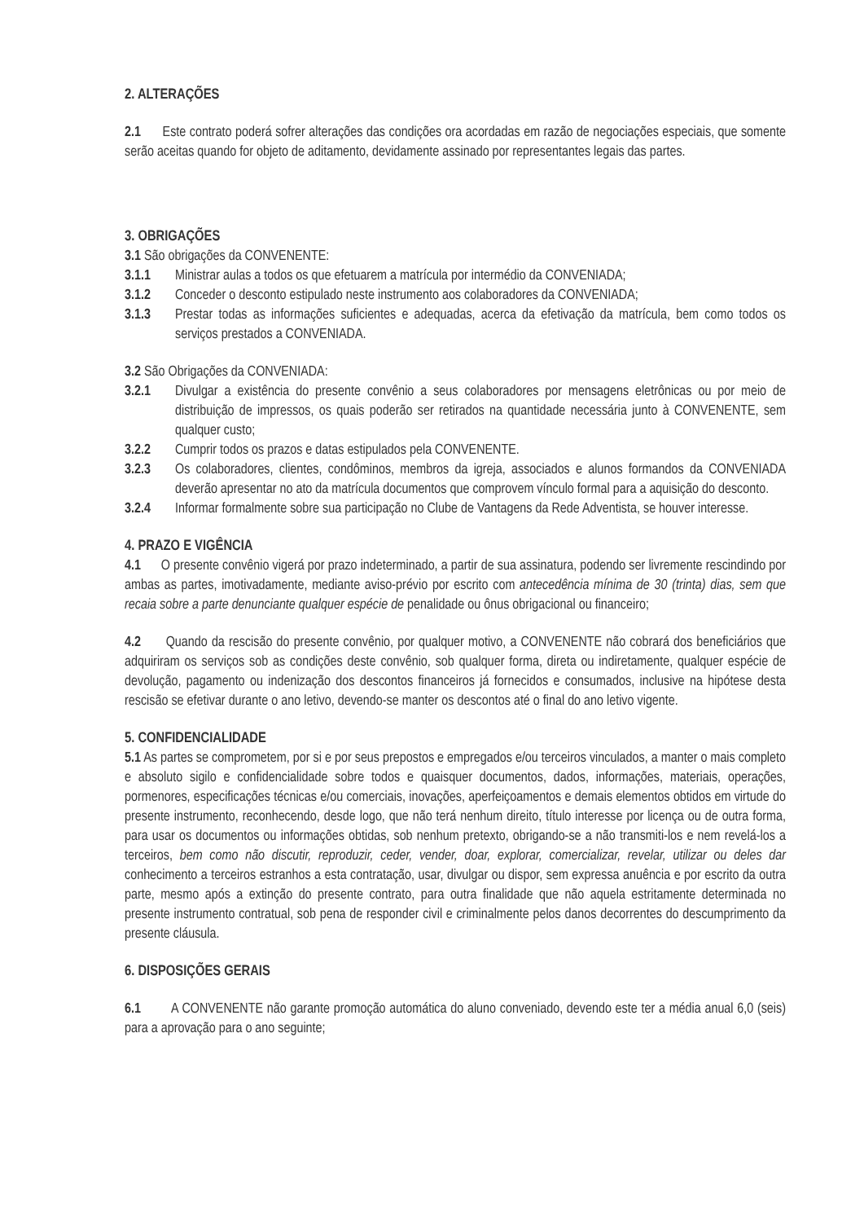2. ALTERAÇÕES
2.1 Este contrato poderá sofrer alterações das condições ora acordadas em razão de negociações especiais, que somente serão aceitas quando for objeto de aditamento, devidamente assinado por representantes legais das partes.
3. OBRIGAÇÕES
3.1 São obrigações da CONVENENTE:
3.1.1 Ministrar aulas a todos os que efetuarem a matrícula por intermédio da CONVENIADA;
3.1.2 Conceder o desconto estipulado neste instrumento aos colaboradores da CONVENIADA;
3.1.3 Prestar todas as informações suficientes e adequadas, acerca da efetivação da matrícula, bem como todos os serviços prestados a CONVENIADA.
3.2 São Obrigações da CONVENIADA:
3.2.1 Divulgar a existência do presente convênio a seus colaboradores por mensagens eletrônicas ou por meio de distribuição de impressos, os quais poderão ser retirados na quantidade necessária junto à CONVENENTE, sem qualquer custo;
3.2.2 Cumprir todos os prazos e datas estipulados pela CONVENENTE.
3.2.3 Os colaboradores, clientes, condôminos, membros da igreja, associados e alunos formandos da CONVENIADA deverão apresentar no ato da matrícula documentos que comprovem vínculo formal para a aquisição do desconto.
3.2.4 Informar formalmente sobre sua participação no Clube de Vantagens da Rede Adventista, se houver interesse.
4. PRAZO E VIGÊNCIA
4.1 O presente convênio vigerá por prazo indeterminado, a partir de sua assinatura, podendo ser livremente rescindindo por ambas as partes, imotivadamente, mediante aviso-prévio por escrito com antecedência mínima de 30 (trinta) dias, sem que recaia sobre a parte denunciante qualquer espécie de penalidade ou ônus obrigacional ou financeiro;
4.2 Quando da rescisão do presente convênio, por qualquer motivo, a CONVENENTE não cobrará dos beneficiários que adquiriram os serviços sob as condições deste convênio, sob qualquer forma, direta ou indiretamente, qualquer espécie de devolução, pagamento ou indenização dos descontos financeiros já fornecidos e consumados, inclusive na hipótese desta rescisão se efetivar durante o ano letivo, devendo-se manter os descontos até o final do ano letivo vigente.
5. CONFIDENCIALIDADE
5.1 As partes se comprometem, por si e por seus prepostos e empregados e/ou terceiros vinculados, a manter o mais completo e absoluto sigilo e confidencialidade sobre todos e quaisquer documentos, dados, informações, materiais, operações, pormenores, especificações técnicas e/ou comerciais, inovações, aperfeiçoamentos e demais elementos obtidos em virtude do presente instrumento, reconhecendo, desde logo, que não terá nenhum direito, título interesse por licença ou de outra forma, para usar os documentos ou informações obtidas, sob nenhum pretexto, obrigando-se a não transmiti-los e nem revelá-los a terceiros, bem como não discutir, reproduzir, ceder, vender, doar, explorar, comercializar, revelar, utilizar ou deles dar conhecimento a terceiros estranhos a esta contratação, usar, divulgar ou dispor, sem expressa anuência e por escrito da outra parte, mesmo após a extinção do presente contrato, para outra finalidade que não aquela estritamente determinada no presente instrumento contratual, sob pena de responder civil e criminalmente pelos danos decorrentes do descumprimento da presente cláusula.
6. DISPOSIÇÕES GERAIS
6.1 A CONVENENTE não garante promoção automática do aluno conveniado, devendo este ter a média anual 6,0 (seis) para a aprovação para o ano seguinte;